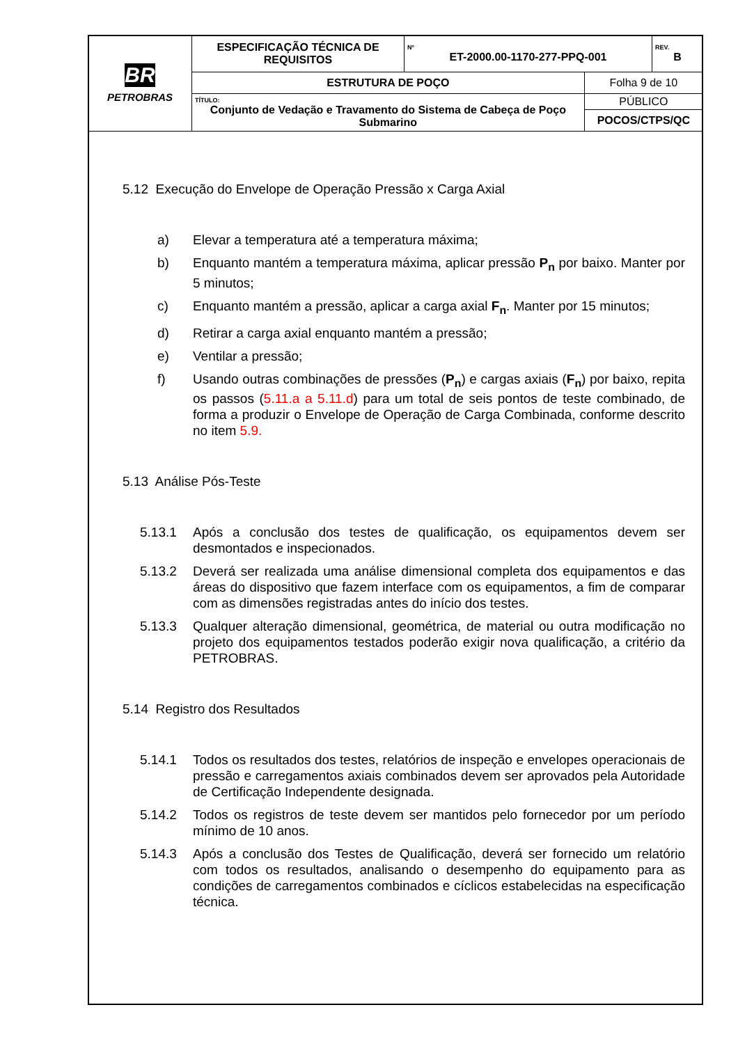| BR PETROBRAS | ESPECIFICAÇÃO TÉCNICA DE REQUISITOS | Nº ET-2000.00-1170-277-PPQ-001 | | REV. B |
| | ESTRUTURA DE POÇO | | Folha 9 de 10 | |
| | TÍTULO: Conjunto de Vedação e Travamento do Sistema de Cabeça de Poço Submarino | | PÚBLICO | |
| | | | POCOS/CTPS/QC | |
5.12 Execução do Envelope de Operação Pressão x Carga Axial
a) Elevar a temperatura até a temperatura máxima;
b) Enquanto mantém a temperatura máxima, aplicar pressão P<sub>n</sub> por baixo. Manter por 5 minutos;
c) Enquanto mantém a pressão, aplicar a carga axial F<sub>n</sub>. Manter por 15 minutos;
d) Retirar a carga axial enquanto mantém a pressão;
e) Ventilar a pressão;
f) Usando outras combinações de pressões (P<sub>n</sub>) e cargas axiais (F<sub>n</sub>) por baixo, repita os passos (5.11.a a 5.11.d) para um total de seis pontos de teste combinado, de forma a produzir o Envelope de Operação de Carga Combinada, conforme descrito no item 5.9.
5.13 Análise Pós-Teste
5.13.1 Após a conclusão dos testes de qualificação, os equipamentos devem ser desmontados e inspecionados.
5.13.2 Deverá ser realizada uma análise dimensional completa dos equipamentos e das áreas do dispositivo que fazem interface com os equipamentos, a fim de comparar com as dimensões registradas antes do início dos testes.
5.13.3 Qualquer alteração dimensional, geométrica, de material ou outra modificação no projeto dos equipamentos testados poderão exigir nova qualificação, a critério da PETROBRAS.
5.14 Registro dos Resultados
5.14.1 Todos os resultados dos testes, relatórios de inspeção e envelopes operacionais de pressão e carregamentos axiais combinados devem ser aprovados pela Autoridade de Certificação Independente designada.
5.14.2 Todos os registros de teste devem ser mantidos pelo fornecedor por um período mínimo de 10 anos.
5.14.3 Após a conclusão dos Testes de Qualificação, deverá ser fornecido um relatório com todos os resultados, analisando o desempenho do equipamento para as condições de carregamentos combinados e cíclicos estabelecidas na especificação técnica.